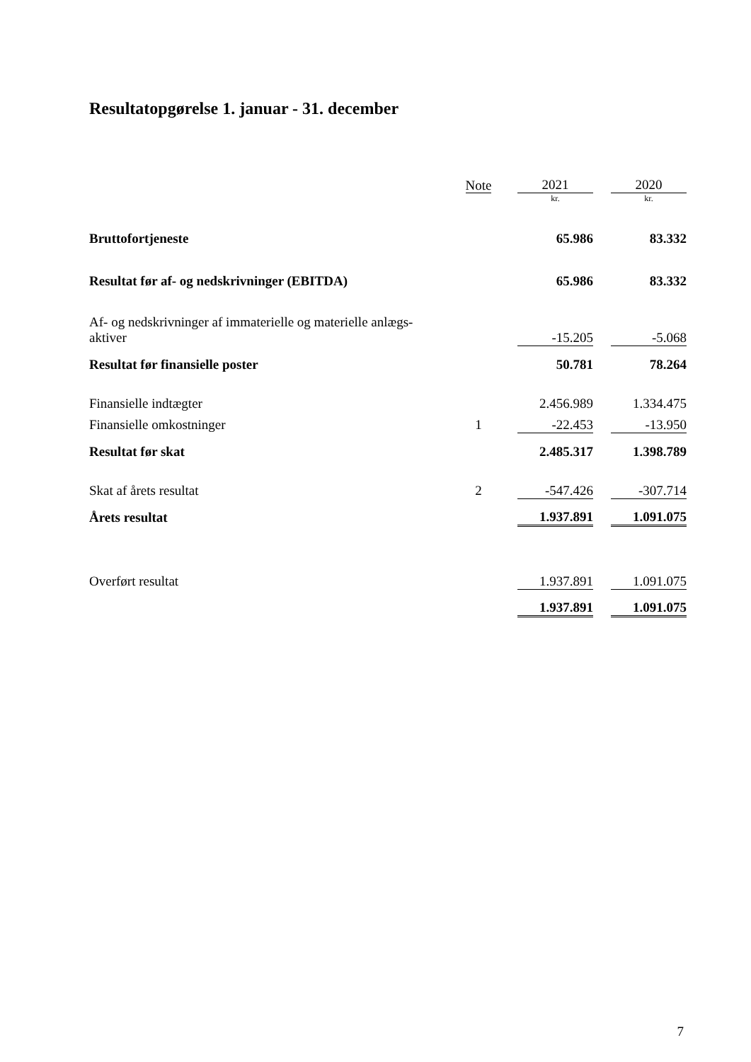Resultatopgørelse 1. januar - 31. december
| | Note | | 2021 | | 2020 |
| --- | --- | --- | --- | --- | --- |
| | | | kr. | | kr. |
| Bruttofortjeneste | | | 65.986 | | 83.332 |
| Resultat før af- og nedskrivninger (EBITDA) | | | 65.986 | | 83.332 |
| Af- og nedskrivninger af immaterielle og materielle anlægs- aktiver | | | -15.205 | | -5.068 |
| Resultat før finansielle poster | | | 50.781 | | 78.264 |
| Finansielle indtægter | | | 2.456.989 | | 1.334.475 |
| Finansielle omkostninger | 1 | | -22.453 | | -13.950 |
| Resultat før skat | | | 2.485.317 | | 1.398.789 |
| Skat af årets resultat | 2 | | -547.426 | | -307.714 |
| Årets resultat | | | 1.937.891 | | 1.091.075 |
| Overført resultat | | | 1.937.891 | | 1.091.075 |
| | | | 1.937.891 | | 1.091.075 |
7